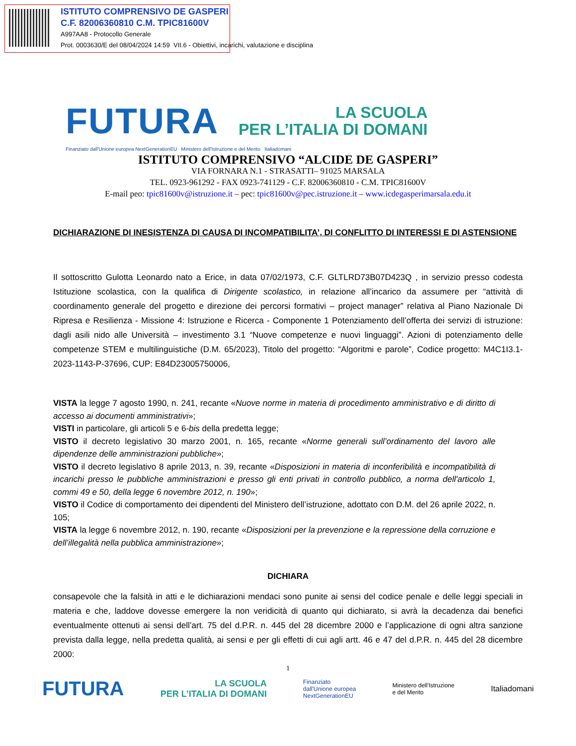ISTITUTO COMPRENSIVO DE GASPERI
C.F. 82006360810 C.M. TPIC81600V
A997AA8 - Protocollo Generale
Prot. 0003630/E del 08/04/2024 14:59 VII.6 - Obiettivi, incarichi, valutazione e disciplina
FUTURA
LA SCUOLA
PER L’ITALIA DI DOMANI
Finanziato dall'Unione europea NextGenerationEU Ministero dell'Istruzione e del Merito Italiadomani
ISTITUTO COMPRENSIVO “ALCIDE DE GASPERI”
VIA FORNARA N.1 - STRASATTI– 91025 MARSALA
TEL. 0923-961292 - FAX 0923-741129 - C.F. 82006360810 - C.M. TPIC81600V
E-mail peo: tpic81600v@istruzione.it – pec: tpic81600v@pec.istruzione.it – www.icdegasperimarsala.edu.it
DICHIARAZIONE DI INESISTENZA DI CAUSA DI INCOMPATIBILITA’, DI CONFLITTO DI INTERESSI E DI ASTENSIONE
Il sottoscritto Gulotta Leonardo nato a Erice, in data 07/02/1973, C.F. GLTLRD73B07D423Q , in servizio presso codesta Istituzione scolastica, con la qualifica di Dirigente scolastico, in relazione all’incarico da assumere per “attività di coordinamento generale del progetto e direzione dei percorsi formativi – project manager” relativa al Piano Nazionale Di Ripresa e Resilienza - Missione 4: Istruzione e Ricerca - Componente 1 Potenziamento dell’offerta dei servizi di istruzione: dagli asili nido alle Università – investimento 3.1 “Nuove competenze e nuovi linguaggi”. Azioni di potenziamento delle competenze STEM e multilinguistiche (D.M. 65/2023), Titolo del progetto: “Algoritmi e parole”, Codice progetto: M4C1I3.1-2023-1143-P-37696, CUP: E84D23005750006,
VISTA la legge 7 agosto 1990, n. 241, recante «Nuove norme in materia di procedimento amministrativo e di diritto di accesso ai documenti amministrativi»;
VISTI in particolare, gli articoli 5 e 6-bis della predetta legge;
VISTO il decreto legislativo 30 marzo 2001, n. 165, recante «Norme generali sull’ordinamento del lavoro alle dipendenze delle amministrazioni pubbliche»;
VISTO il decreto legislativo 8 aprile 2013, n. 39, recante «Disposizioni in materia di inconferibilità e incompatibilità di incarichi presso le pubbliche amministrazioni e presso gli enti privati in controllo pubblico, a norma dell'articolo 1, commi 49 e 50, della legge 6 novembre 2012, n. 190»;
VISTO il Codice di comportamento dei dipendenti del Ministero dell’istruzione, adottato con D.M. del 26 aprile 2022, n. 105;
VISTA la legge 6 novembre 2012, n. 190, recante «Disposizioni per la prevenzione e la repressione della corruzione e dell’illegalità nella pubblica amministrazione»;
DICHIARA
consapevole che la falsità in atti e le dichiarazioni mendaci sono punite ai sensi del codice penale e delle leggi speciali in materia e che, laddove dovesse emergere la non veridicità di quanto qui dichiarato, si avrà la decadenza dai benefici eventualmente ottenuti ai sensi dell’art. 75 del d.P.R. n. 445 del 28 dicembre 2000 e l’applicazione di ogni altra sanzione prevista dalla legge, nella predetta qualità, ai sensi e per gli effetti di cui agli artt. 46 e 47 del d.P.R. n. 445 del 28 dicembre 2000:
1
FUTURA LA SCUOLA
PER L’ITALIA DI DOMANI Finanziato
dall'Unione europea
NextGenerationEU Ministero dell'Istruzione
e del Merito Italiadomani